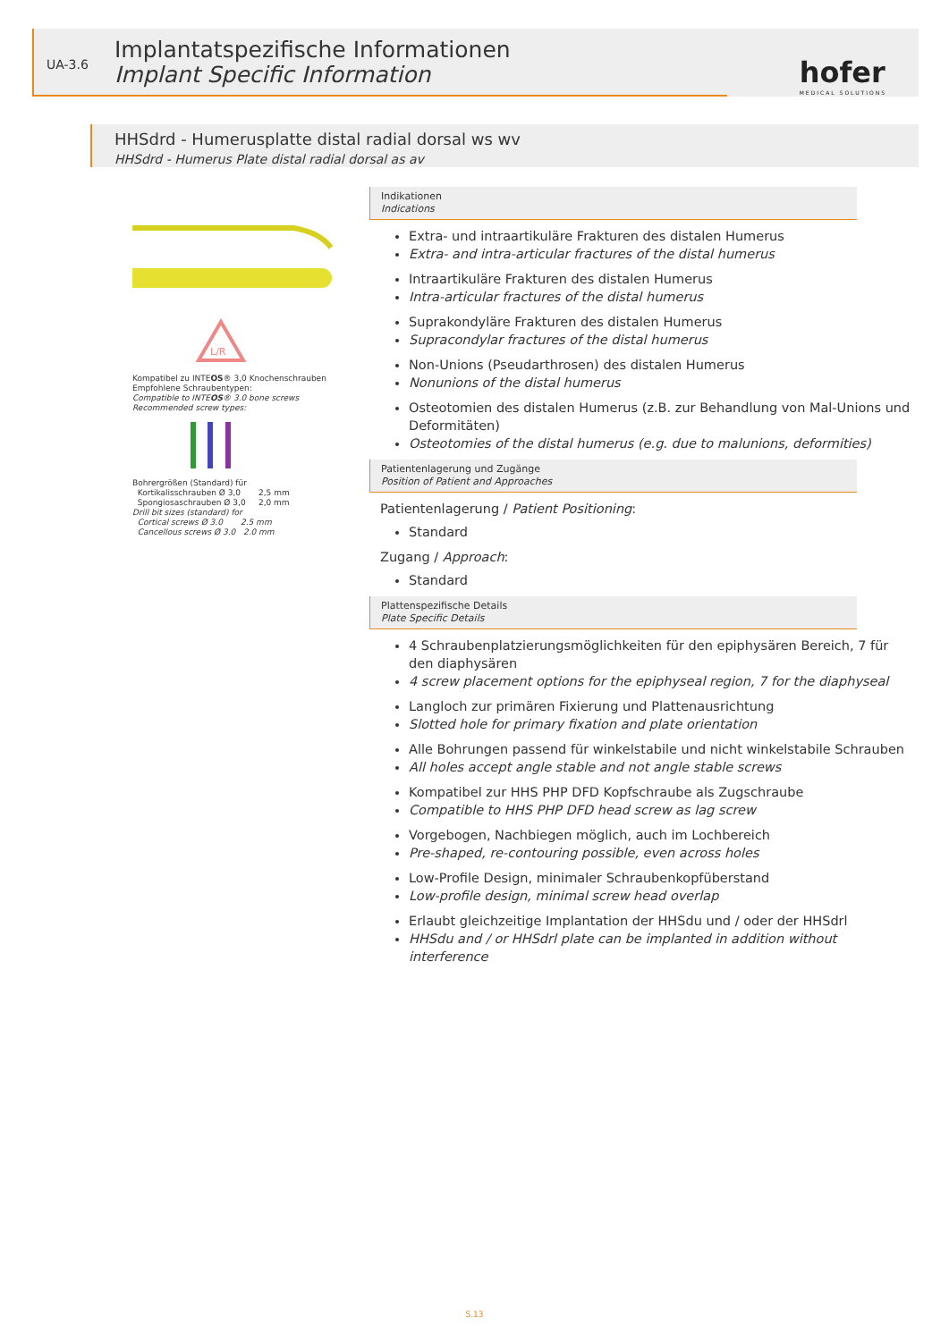UA-3.6
Implantatspezifische Informationen
Implant Specific Information
hofer
MEDICAL SOLUTIONS
HHSdrd - Humerusplatte distal radial dorsal ws wv
HHSdrd - Humerus Plate distal radial dorsal as av
L/R
Kompatibel zu INTEOS® 3,0 Knochenschrauben
Empfohlene Schraubentypen:
Compatible to INTEOS® 3.0 bone screws
Recommended screw types:
Bohrergrößen (Standard) für
Kortikalisschrauben Ø 3,0 2,5 mm
Spongiosaschrauben Ø 3,0 2,0 mm
Drill bit sizes (standard) for
Cortical screws Ø 3.0 2.5 mm
Cancellous screws Ø 3.0 2.0 mm
Indikationen
Indications
Extra- und intraartikuläre Frakturen des distalen Humerus
Extra- and intra-articular fractures of the distal humerus
Intraartikuläre Frakturen des distalen Humerus
Intra-articular fractures of the distal humerus
Suprakondyläre Frakturen des distalen Humerus
Supracondylar fractures of the distal humerus
Non-Unions (Pseudarthrosen) des distalen Humerus
Nonunions of the distal humerus
Osteotomien des distalen Humerus (z.B. zur Behandlung von Mal-Unions und Deformitäten)
Osteotomies of the distal humerus (e.g. due to malunions, deformities)
Patientenlagerung und Zugänge
Position of Patient and Approaches
Patientenlagerung / Patient Positioning:
Standard
Zugang / Approach:
Standard
Plattenspezifische Details
Plate Specific Details
4 Schraubenplatzierungsmöglichkeiten für den epiphysären Bereich, 7 für den diaphysären
4 screw placement options for the epiphyseal region, 7 for the diaphyseal
Langloch zur primären Fixierung und Plattenausrichtung
Slotted hole for primary fixation and plate orientation
Alle Bohrungen passend für winkelstabile und nicht winkelstabile Schrauben
All holes accept angle stable and not angle stable screws
Kompatibel zur HHS PHP DFD Kopfschraube als Zugschraube
Compatible to HHS PHP DFD head screw as lag screw
Vorgebogen, Nachbiegen möglich, auch im Lochbereich
Pre-shaped, re-contouring possible, even across holes
Low-Profile Design, minimaler Schraubenkopfüberstand
Low-profile design, minimal screw head overlap
Erlaubt gleichzeitige Implantation der HHSdu und / oder der HHSdrl
HHSdu and / or HHSdrl plate can be implanted in addition without interference
S.13